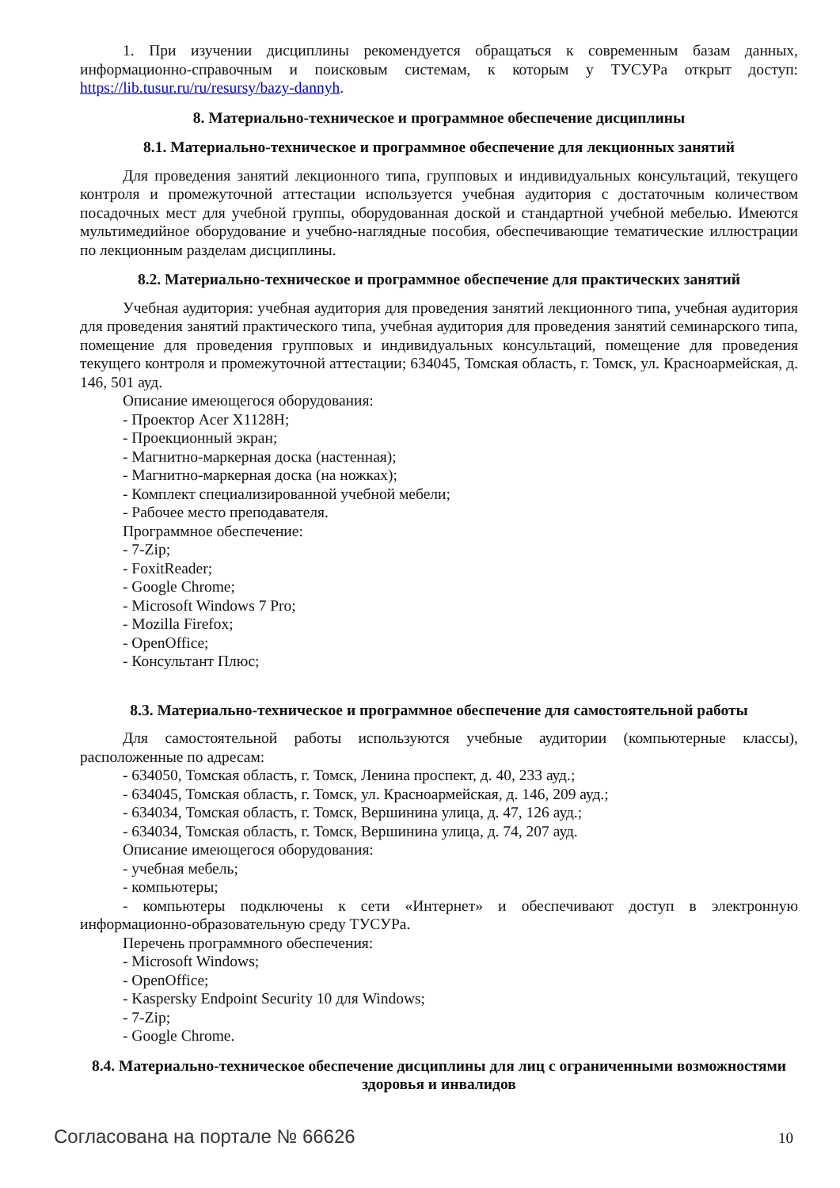1. При изучении дисциплины рекомендуется обращаться к современным базам данных, информационно-справочным и поисковым системам, к которым у ТУСУРа открыт доступ: https://lib.tusur.ru/ru/resursy/bazy-dannyh.
8. Материально-техническое и программное обеспечение дисциплины
8.1. Материально-техническое и программное обеспечение для лекционных занятий
Для проведения занятий лекционного типа, групповых и индивидуальных консультаций, текущего контроля и промежуточной аттестации используется учебная аудитория с достаточным количеством посадочных мест для учебной группы, оборудованная доской и стандартной учебной мебелью. Имеются мультимедийное оборудование и учебно-наглядные пособия, обеспечивающие тематические иллюстрации по лекционным разделам дисциплины.
8.2. Материально-техническое и программное обеспечение для практических занятий
Учебная аудитория: учебная аудитория для проведения занятий лекционного типа, учебная аудитория для проведения занятий практического типа, учебная аудитория для проведения занятий семинарского типа, помещение для проведения групповых и индивидуальных консультаций, помещение для проведения текущего контроля и промежуточной аттестации; 634045, Томская область, г. Томск, ул. Красноармейская, д. 146, 501 ауд.
Описание имеющегося оборудования:
- Проектор Acer X1128H;
- Проекционный экран;
- Магнитно-маркерная доска (настенная);
- Магнитно-маркерная доска (на ножках);
- Комплект специализированной учебной мебели;
- Рабочее место преподавателя.
Программное обеспечение:
- 7-Zip;
- FoxitReader;
- Google Chrome;
- Microsoft Windows 7 Pro;
- Mozilla Firefox;
- OpenOffice;
- Консультант Плюс;
8.3. Материально-техническое и программное обеспечение для самостоятельной работы
Для самостоятельной работы используются учебные аудитории (компьютерные классы), расположенные по адресам:
- 634050, Томская область, г. Томск, Ленина проспект, д. 40, 233 ауд.;
- 634045, Томская область, г. Томск, ул. Красноармейская, д. 146, 209 ауд.;
- 634034, Томская область, г. Томск, Вершинина улица, д. 47, 126 ауд.;
- 634034, Томская область, г. Томск, Вершинина улица, д. 74, 207 ауд.
Описание имеющегося оборудования:
- учебная мебель;
- компьютеры;
- компьютеры подключены к сети «Интернет» и обеспечивают доступ в электронную информационно-образовательную среду ТУСУРа.
Перечень программного обеспечения:
- Microsoft Windows;
- OpenOffice;
- Kaspersky Endpoint Security 10 для Windows;
- 7-Zip;
- Google Chrome.
8.4. Материально-техническое обеспечение дисциплины для лиц с ограниченными возможностями здоровья и инвалидов
Согласована на портале № 66626 10